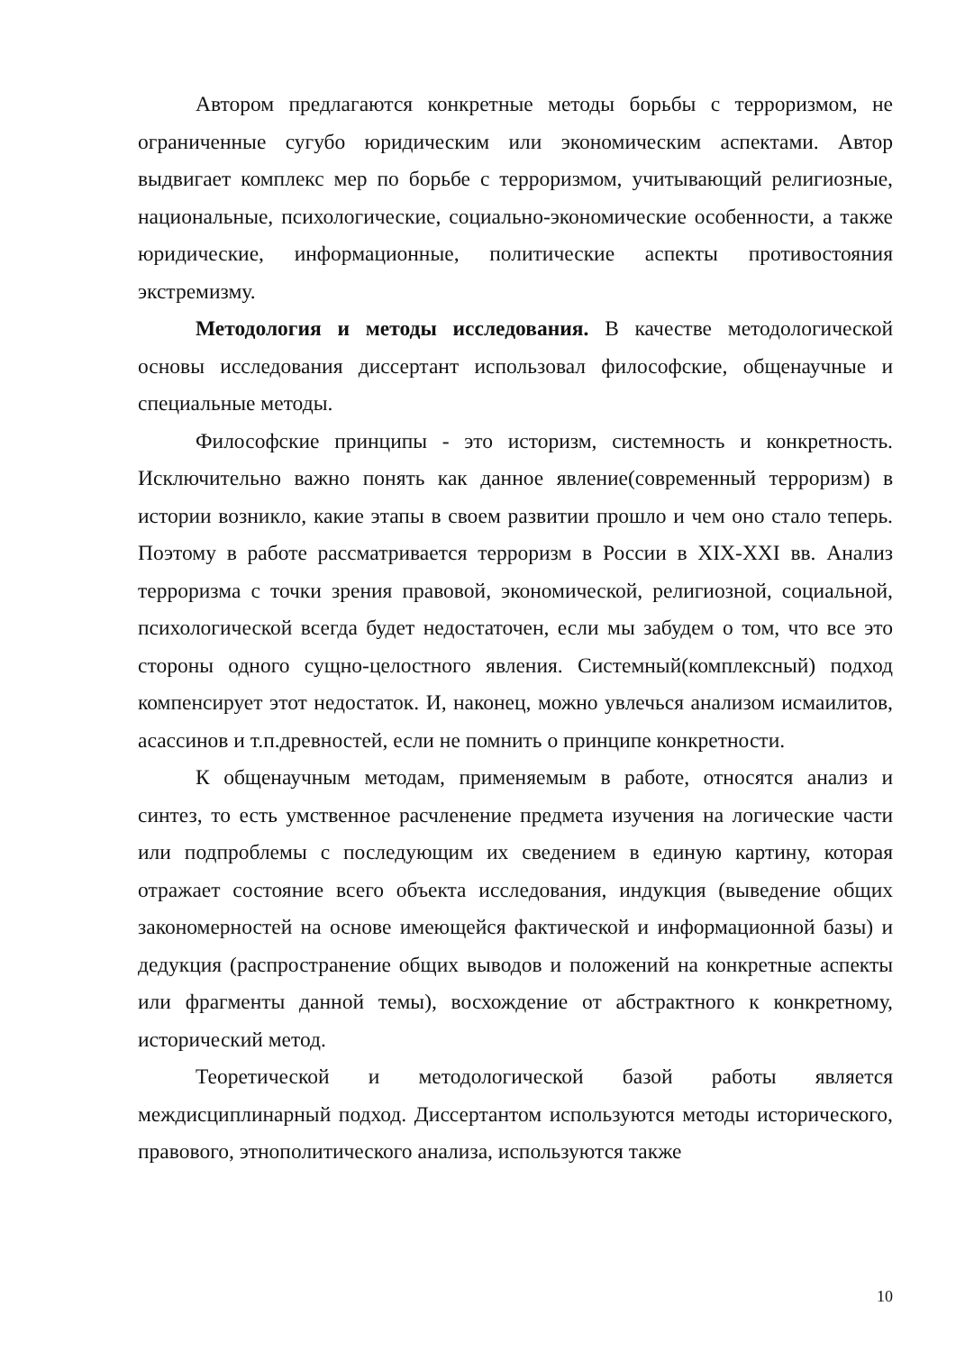Автором предлагаются конкретные методы борьбы с терроризмом, не ограниченные сугубо юридическим или экономическим аспектами. Автор выдвигает комплекс мер по борьбе с терроризмом, учитывающий религиозные, национальные, психологические, социально-экономические особенности, а также юридические, информационные, политические аспекты противостояния экстремизму.
Методология и методы исследования. В качестве методологической основы исследования диссертант использовал философские, общенаучные и специальные методы.
Философские принципы - это историзм, системность и конкретность. Исключительно важно понять как данное явление(современный терроризм) в истории возникло, какие этапы в своем развитии прошло и чем оно стало теперь. Поэтому в работе рассматривается терроризм в России в XIX-XXI вв. Анализ терроризма с точки зрения правовой, экономической, религиозной, социальной, психологической всегда будет недостаточен, если мы забудем о том, что все это стороны одного сущно-целостного явления. Системный(комплексный) подход компенсирует этот недостаток. И, наконец, можно увлечься анализом исмаилитов, асассинов и т.п.древностей, если не помнить о принципе конкретности.
К общенаучным методам, применяемым в работе, относятся анализ и синтез, то есть умственное расчленение предмета изучения на логические части или подпроблемы с последующим их сведением в единую картину, которая отражает состояние всего объекта исследования, индукция (выведение общих закономерностей на основе имеющейся фактической и информационной базы) и дедукция (распространение общих выводов и положений на конкретные аспекты или фрагменты данной темы), восхождение от абстрактного к конкретному, исторический метод.
Теоретической и методологической базой работы является междисциплинарный подход. Диссертантом используются методы исторического, правового, этнополитического анализа, используются также
10